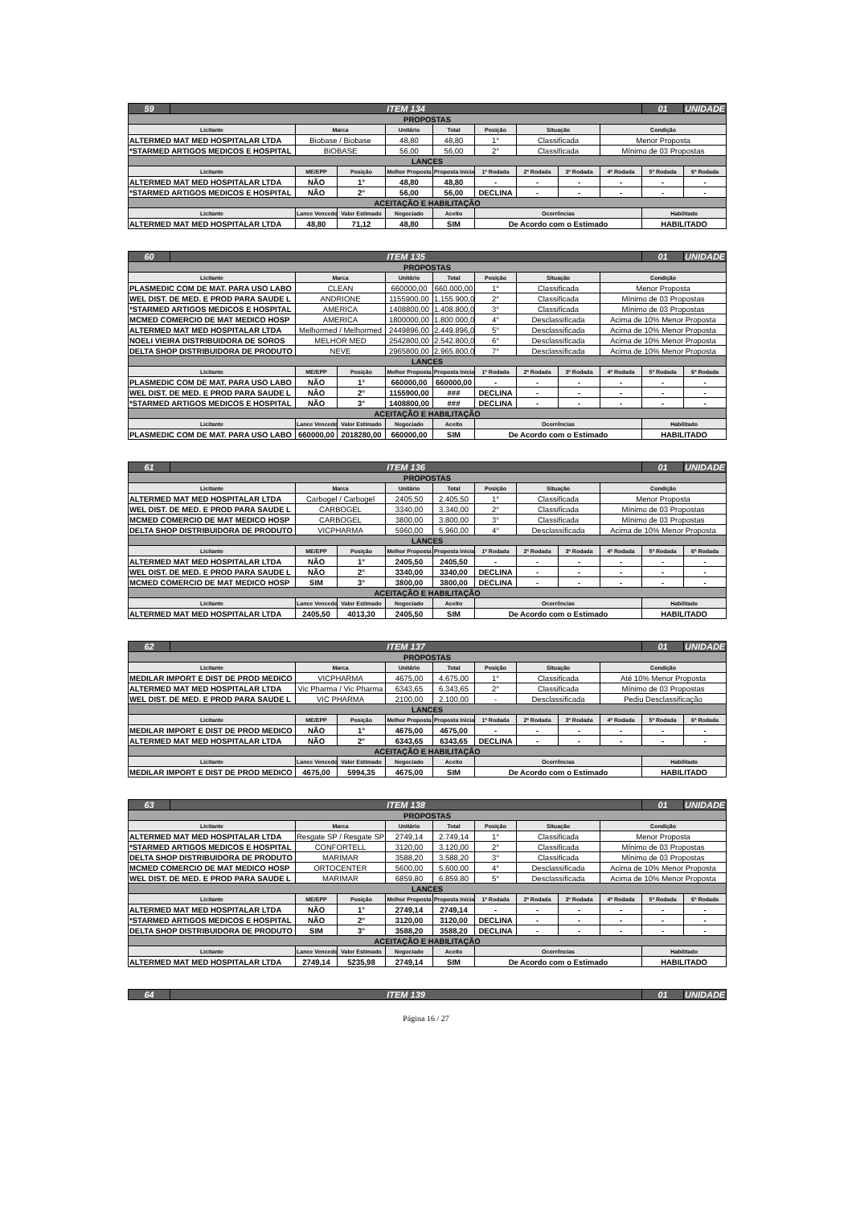| 59 | ITEM 134 | | | | | | | | | 01 | UNIDADE |
| PROPOSTAS | | | | | | | | | | | |
| Licitante | | Marca | | Unitário | Total | Posição | Situação | | Condição | | |
| ALTERMED MAT MED HOSPITALAR LTDA | | Biobase / Biobase | | 48,80 | 48,80 | 1° | Classificada | | Menor Proposta | | |
| *STARMED ARTIGOS MEDICOS E HOSPITAL | | BIOBASE | | 56,00 | 56,00 | 2° | Classificada | | Mínimo de 03 Propostas | | |
| LANCES | | | | | | | | | | | |
| Licitante | | ME/EPP | Posição | Melhor Proposta | Proposta Inicial | 1ª Rodada | 2ª Rodada | 3ª Rodada | 4ª Rodada | 5ª Rodada | 6ª Rodada |
| ALTERMED MAT MED HOSPITALAR LTDA | | NÃO | 1° | 48,80 | 48,80 | - | - | - | - | - | - |
| *STARMED ARTIGOS MEDICOS E HOSPITAL | | NÃO | 2° | 56,00 | 56,00 | DECLINA | - | - | - | - | - |
| ACEITAÇÃO E HABILITAÇÃO | | | | | | | | | | | |
| Licitante | | Lance Vencedor | Valor Estimado | Negociado | Aceito | Ocorrências | | | | Habilitado | |
| ALTERMED MAT MED HOSPITALAR LTDA | | 48,80 | 71,12 | 48,80 | SIM | De Acordo com o Estimado | | | | HABILITADO | |
| 60 | ITEM 135 | | | | | | | | | 01 | UNIDADE |
| PROPOSTAS | | | | | | | | | | | |
| Licitante | | Marca | | Unitário | Total | Posição | Situação | | Condição | | |
| PLASMEDIC COM DE MAT. PARA USO LABO | | CLEAN | | 660000,00 | 660.000,00 | 1° | Classificada | | Menor Proposta | | |
| WEL DIST. DE MED. E PROD PARA SAUDE L | | ANDRIONE | | 1155900,00 | 1.155.900,00 | 2° | Classificada | | Mínimo de 03 Propostas | | |
| *STARMED ARTIGOS MEDICOS E HOSPITAL | | AMERICA | | 1408800,00 | 1.408.800,00 | 3° | Classificada | | Mínimo de 03 Propostas | | |
| MCMED COMERCIO DE MAT MEDICO HOSP | | AMERICA | | 1800000,00 | 1.800.000,00 | 4° | Desclassificada | | Acima de 10% Menor Proposta | | |
| ALTERMED MAT MED HOSPITALAR LTDA | | Melhormed / Melhormed | | 2449896,00 | 2.449.896,00 | 5° | Desclassificada | | Acima de 10% Menor Proposta | | |
| NOELI VIEIRA DISTRIBUIDORA DE SOROS | | MELHOR MED | | 2542800,00 | 2.542.800,00 | 6° | Desclassificada | | Acima de 10% Menor Proposta | | |
| DELTA SHOP DISTRIBUIDORA DE PRODUTO | | NEVE | | 2965800,00 | 2.965.800,00 | 7° | Desclassificada | | Acima de 10% Menor Proposta | | |
| LANCES | | | | | | | | | | | |
| Licitante | | ME/EPP | Posição | Melhor Proposta | Proposta Inicial | 1ª Rodada | 2ª Rodada | 3ª Rodada | 4ª Rodada | 5ª Rodada | 6ª Rodada |
| PLASMEDIC COM DE MAT. PARA USO LABO | | NÃO | 1° | 660000,00 | 660000,00 | - | - | - | - | - | - |
| WEL DIST. DE MED. E PROD PARA SAUDE L | | NÃO | 2° | 1155900,00 | ### | DECLINA | - | - | - | - | - |
| *STARMED ARTIGOS MEDICOS E HOSPITAL | | NÃO | 3° | 1408800,00 | ### | DECLINA | - | - | - | - | - |
| ACEITAÇÃO E HABILITAÇÃO | | | | | | | | | | | |
| Licitante | | Lance Vencedor | Valor Estimado | Negociado | Aceito | Ocorrências | | | | Habilitado | |
| PLASMEDIC COM DE MAT. PARA USO LABO | | 660000,00 | 2018280,00 | 660000,00 | SIM | De Acordo com o Estimado | | | | HABILITADO | |
| 61 | ITEM 136 | | | | | | | | | 01 | UNIDADE |
| PROPOSTAS | | | | | | | | | | | |
| Licitante | | Marca | | Unitário | Total | Posição | Situação | | Condição | | |
| ALTERMED MAT MED HOSPITALAR LTDA | | Carbogel / Carbogel | | 2405,50 | 2.405,50 | 1° | Classificada | | Menor Proposta | | |
| WEL DIST. DE MED. E PROD PARA SAUDE L | | CARBOGEL | | 3340,00 | 3.340,00 | 2° | Classificada | | Mínimo de 03 Propostas | | |
| MCMED COMERCIO DE MAT MEDICO HOSP | | CARBOGEL | | 3800,00 | 3.800,00 | 3° | Classificada | | Mínimo de 03 Propostas | | |
| DELTA SHOP DISTRIBUIDORA DE PRODUTO | | VICPHARMA | | 5960,00 | 5.960,00 | 4° | Desclassificada | | Acima de 10% Menor Proposta | | |
| LANCES | | | | | | | | | | | |
| Licitante | | ME/EPP | Posição | Melhor Proposta | Proposta Inicial | 1ª Rodada | 2ª Rodada | 3ª Rodada | 4ª Rodada | 5ª Rodada | 6ª Rodada |
| ALTERMED MAT MED HOSPITALAR LTDA | | NÃO | 1° | 2405,50 | 2405,50 | - | - | - | - | - | - |
| WEL DIST. DE MED. E PROD PARA SAUDE L | | NÃO | 2° | 3340,00 | 3340,00 | DECLINA | - | - | - | - | - |
| MCMED COMERCIO DE MAT MEDICO HOSP | | SIM | 3° | 3800,00 | 3800,00 | DECLINA | - | - | - | - | - |
| ACEITAÇÃO E HABILITAÇÃO | | | | | | | | | | | |
| Licitante | | Lance Vencedor | Valor Estimado | Negociado | Aceito | Ocorrências | | | | Habilitado | |
| ALTERMED MAT MED HOSPITALAR LTDA | | 2405,50 | 4013,30 | 2405,50 | SIM | De Acordo com o Estimado | | | | HABILITADO | |
| 62 | ITEM 137 | | | | | | | | | 01 | UNIDADE |
| PROPOSTAS | | | | | | | | | | | |
| Licitante | | Marca | | Unitário | Total | Posição | Situação | | Condição | | |
| MEDILAR IMPORT E DIST DE PROD MEDICO | | VICPHARMA | | 4675,00 | 4.675,00 | 1° | Classificada | | Até 10% Menor Proposta | | |
| ALTERMED MAT MED HOSPITALAR LTDA | | Vic Pharma / Vic Pharma | | 6343,65 | 6.343,65 | 2° | Classificada | | Mínimo de 03 Propostas | | |
| WEL DIST. DE MED. E PROD PARA SAUDE L | | VIC PHARMA | | 2100,00 | 2.100,00 | - | Desclassificada | | Pediu Desclassificação | | |
| LANCES | | | | | | | | | | | |
| Licitante | | ME/EPP | Posição | Melhor Proposta | Proposta Inicial | 1ª Rodada | 2ª Rodada | 3ª Rodada | 4ª Rodada | 5ª Rodada | 6ª Rodada |
| MEDILAR IMPORT E DIST DE PROD MEDICO | | NÃO | 1° | 4675,00 | 4675,00 | - | - | - | - | - | - |
| ALTERMED MAT MED HOSPITALAR LTDA | | NÃO | 2° | 6343,65 | 6343,65 | DECLINA | - | - | - | - | - |
| ACEITAÇÃO E HABILITAÇÃO | | | | | | | | | | | |
| Licitante | | Lance Vencedor | Valor Estimado | Negociado | Aceito | Ocorrências | | | | Habilitado | |
| MEDILAR IMPORT E DIST DE PROD MEDICO | | 4675,00 | 5994,35 | 4675,00 | SIM | De Acordo com o Estimado | | | | HABILITADO | |
| 63 | ITEM 138 | | | | | | | | | 01 | UNIDADE |
| PROPOSTAS | | | | | | | | | | | |
| Licitante | | Marca | | Unitário | Total | Posição | Situação | | Condição | | |
| ALTERMED MAT MED HOSPITALAR LTDA | | Resgate SP / Resgate SP | | 2749,14 | 2.749,14 | 1° | Classificada | | Menor Proposta | | |
| *STARMED ARTIGOS MEDICOS E HOSPITAL | | CONFORTELL | | 3120,00 | 3.120,00 | 2° | Classificada | | Mínimo de 03 Propostas | | |
| DELTA SHOP DISTRIBUIDORA DE PRODUTO | | MARIMAR | | 3588,20 | 3.588,20 | 3° | Classificada | | Mínimo de 03 Propostas | | |
| MCMED COMERCIO DE MAT MEDICO HOSP | | ORTOCENTER | | 5600,00 | 5.600,00 | 4° | Desclassificada | | Acima de 10% Menor Proposta | | |
| WEL DIST. DE MED. E PROD PARA SAUDE L | | MARIMAR | | 6859,80 | 6.859,80 | 5° | Desclassificada | | Acima de 10% Menor Proposta | | |
| LANCES | | | | | | | | | | | |
| Licitante | | ME/EPP | Posição | Melhor Proposta | Proposta Inicial | 1ª Rodada | 2ª Rodada | 3ª Rodada | 4ª Rodada | 5ª Rodada | 6ª Rodada |
| ALTERMED MAT MED HOSPITALAR LTDA | | NÃO | 1° | 2749,14 | 2749,14 | - | - | - | - | - | - |
| *STARMED ARTIGOS MEDICOS E HOSPITAL | | NÃO | 2° | 3120,00 | 3120,00 | DECLINA | - | - | - | - | - |
| DELTA SHOP DISTRIBUIDORA DE PRODUTO | | SIM | 3° | 3588,20 | 3588,20 | DECLINA | - | - | - | - | - |
| ACEITAÇÃO E HABILITAÇÃO | | | | | | | | | | | |
| Licitante | | Lance Vencedor | Valor Estimado | Negociado | Aceito | Ocorrências | | | | Habilitado | |
| ALTERMED MAT MED HOSPITALAR LTDA | | 2749,14 | 5235,98 | 2749,14 | SIM | De Acordo com o Estimado | | | | HABILITADO | |
| 64 | ITEM 139 | 01 | UNIDADE |
Página 16 / 27